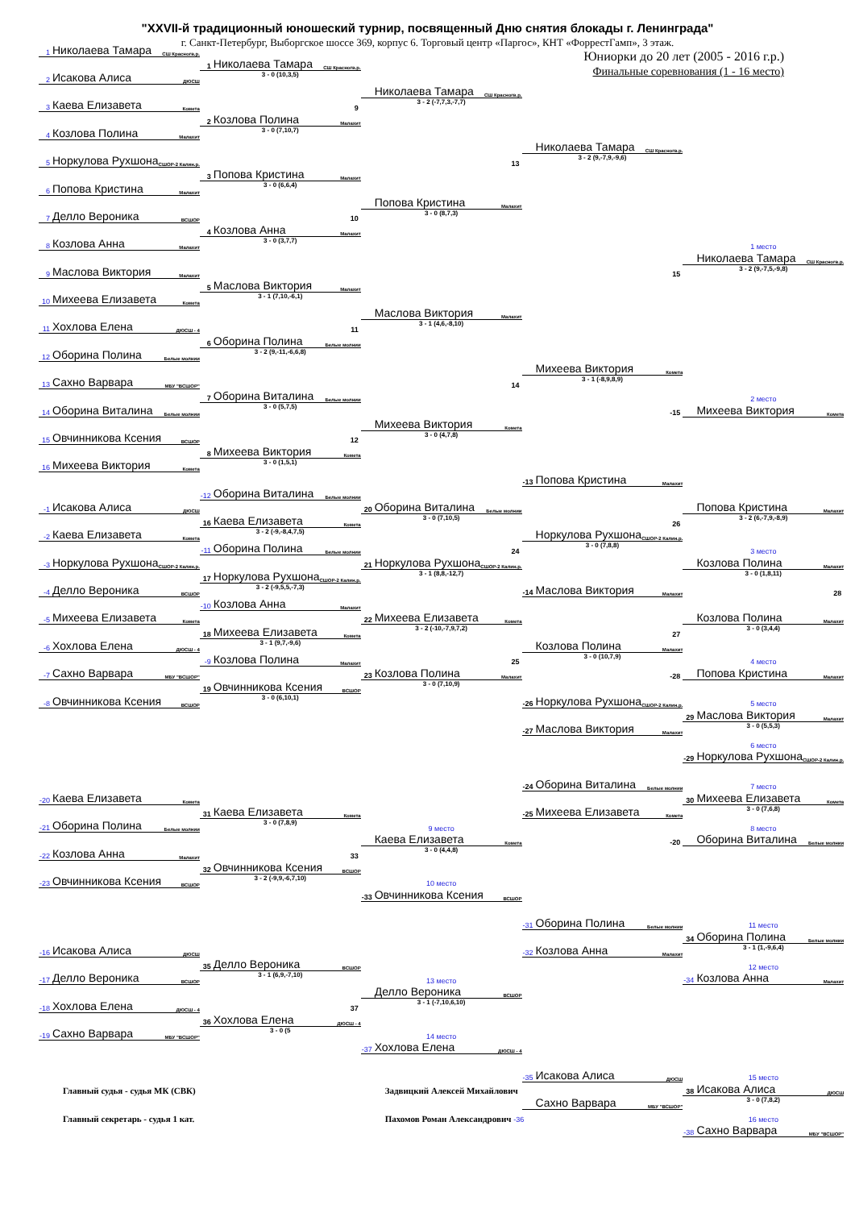"XXVII-й традиционный юношеский турнир, посвященный Дню снятия блокады г. Ленинграда"
г. Санкт-Петербург, Выборгское шоссе 369, корпус 6. Торговый центр «Паргос», КНТ «ФоррестГамп», 3 этаж.
Юниорки до 20 лет (2005 - 2016 г.р.)
Финальные соревнования (1 - 16 место)
| 1 Николаева Тамара СШ Красногв.р. | | | | |
| | 1 Николаева Тамара СШ Красногв.р. | | | |
| 2 Исакова Алиса ДЮСШ | 3 - 0 (10,3,5) | | | |
| | | Николаева Тамара СШ Красногв.р. | | |
| 3 Каева Елизавета Комета | 9 | 3 - 2 (-7,7,3,-7,7) | | |
| | 2 Козлова Полина Малахит | | | |
| 4 Козлова Полина Малахит | 3 - 0 (7,10,7) | | | |
| | | | Николаева Тамара СШ Красногв.р. | |
| 5 Норкулова Рухшона СШОР-2 Калин.р. | | 13 | 3 - 2 (9,-7,9,-9,6) | |
| | 3 Попова Кристина Малахит | | | |
| 6 Попова Кристина Малахит | 3 - 0 (6,6,4) | | | |
| | | Попова Кристина Малахит | | |
| 7 Делло Вероника ВСШОР | 10 | 3 - 0 (8,7,3) | | |
| | 4 Козлова Анна Малахит | | | |
| 8 Козлова Анна Малахит | 3 - 0 (3,7,7) | | | 1 место |
| | | | | Николаева Тамара СШ Красногв.р. |
| 9 Маслова Виктория Малахит | | | 15 | 3 - 2 (9,-7,5,-9,8) |
| | 5 Маслова Виктория Малахит | | | |
| 10 Михеева Елизавета Комета | 3 - 1 (7,10,-6,1) | | | |
| | | Маслова Виктория Малахит | | |
| 11 Хохлова Елена ДЮСШ - 4 | 11 | 3 - 1 (4,6,-8,10) | | |
| | 6 Оборина Полина Белые молнии | | | |
| 12 Оборина Полина Белые молнии | 3 - 2 (9,-11,-6,6,8) | | | |
| | | | Михеева Виктория Комета | |
| 13 Сахно Варвара МБУ "ВСШОР" | | 14 | 3 - 1 (-8,9,8,9) | |
| | 7 Оборина Виталина Белые молнии | | | 2 место |
| 14 Оборина Виталина Белые молнии | 3 - 0 (5,7,5) | | -15 | Михеева Виктория Комета |
| | | Михеева Виктория Комета | | |
| 15 Овчинникова Ксения ВСШОР | 12 | 3 - 0 (4,7,8) | | |
| | 8 Михеева Виктория Комета | | | |
| 16 Михеева Виктория Комета | 3 - 0 (1,5,1) | | | |
| | | | -13 Попова Кристина Малахит | |
| | -12 Оборина Виталина Белые молнии | | | |
| -1 Исакова Алиса ДЮСШ | | 20 Оборина Виталина Белые молнии | | Попова Кристина Малахит |
| | 16 Каева Елизавета Комета | 3 - 0 (7,10,5) | 26 | 3 - 2 (6,-7,9,-8,9) |
| -2 Каева Елизавета Комета | 3 - 2 (-9,-8,4,7,5) | | Норкулова Рухшона СШОР-2 Калин.р. | |
| | -11 Оборина Полина Белые молнии | 24 | 3 - 0 (7,8,8) | 3 место |
| -3 Норкулова Рухшона СШОР-2 Калин.р. | | 21 Норкулова Рухшона СШОР-2 Калин.р. | | Козлова Полина Малахит |
| | 17 Норкулова Рухшона СШОР-2 Калин.р. | 3 - 1 (8,8,-12,7) | | 3 - 0 (1,8,11) |
| -4 Делло Вероника ВСШОР | 3 - 2 (-9,5,5,-7,3) | | -14 Маслова Виктория Малахит | 28 |
| | -10 Козлова Анна Малахит | | | |
| -5 Михеева Елизавета Комета | | 22 Михеева Елизавета Комета | | Козлова Полина Малахит |
| | 18 Михеева Елизавета Комета | 3 - 2 (-10,-7,9,7,2) | 27 | 3 - 0 (3,4,4) |
| -6 Хохлова Елена ДЮСШ - 4 | 3 - 1 (9,7,-9,6) | | Козлова Полина Малахит | |
| | -9 Козлова Полина Малахит | 25 | 3 - 0 (10,7,9) | 4 место |
| -7 Сахно Варвара МБУ "ВСШОР" | | 23 Козлова Полина Малахит | -28 | Попова Кристина Малахит |
| | 19 Овчинникова Ксения ВСШОР | 3 - 0 (7,10,9) | | |
| -8 Овчинникова Ксения ВСШОР | 3 - 0 (6,10,1) | | -26 Норкулова Рухшона СШОР-2 Калин.р. | 5 место |
| | | | | 29 Маслова Виктория Малахит |
| | | | -27 Маслова Виктория Малахит | 3 - 0 (5,5,3) |
| | | | | 6 место |
| | | | | -29 Норкулова Рухшона СШОР-2 Калин.р. |
| | | | -24 Оборина Виталина Белые молнии | 7 место |
| -20 Каева Елизавета Комета | | | | 30 Михеева Елизавета Комета |
| | 31 Каева Елизавета Комета | | -25 Михеева Елизавета Комета | 3 - 0 (7,6,8) |
| -21 Оборина Полина Белые молнии | 3 - 0 (7,8,9) | 9 место | | 8 место |
| | | Каева Елизавета Комета | -20 | Оборина Виталина Белые молнии |
| -22 Козлова Анна Малахит | 33 | 3 - 0 (4,4,8) | | |
| | 32 Овчинникова Ксения ВСШОР | | | |
| -23 Овчинникова Ксения ВСШОР | 3 - 2 (-9,9,-6,7,10) | 10 место | | |
| | | -33 Овчинникова Ксения ВСШОР | | |
| | | | -31 Оборина Полина Белые молнии | 11 место |
| | | | | 34 Оборина Полина Белые молнии |
| -16 Исакова Алиса ДЮСШ | | | -32 Козлова Анна Малахит | 3 - 1 (1,-9,6,4) |
| | 35 Делло Вероника ВСШОР | | | 12 место |
| -17 Делло Вероника ВСШОР | 3 - 1 (6,9,-7,10) | 13 место | | -34 Козлова Анна Малахит |
| | | Делло Вероника ВСШОР | | |
| -18 Хохлова Елена ДЮСШ - 4 | 37 | 3 - 1 (-7,10,6,10) | | |
| | 36 Хохлова Елена ДЮСШ - 4 | | | |
| -19 Сахно Варвара МБУ "ВСШОР" | 3 - 0 (5 | 14 место | | |
| | | -37 Хохлова Елена ДЮСШ - 4 | | |
| | | | -35 Исакова Алиса ДЮСШ | 15 место |
| Главный судья - судья МК (СВК) | | Задвицкий Алексей Михайлович | | 38 Исакова Алиса ДЮСШ |
| | | | Сахно Варвара МБУ "ВСШОР" | 3 - 0 (7,8,2) |
| Главный секретарь - судья 1 кат. | | Пахомов Роман Александрович -36 | | 16 место |
| | | | | -38 Сахно Варвара МБУ "ВСШОР" |